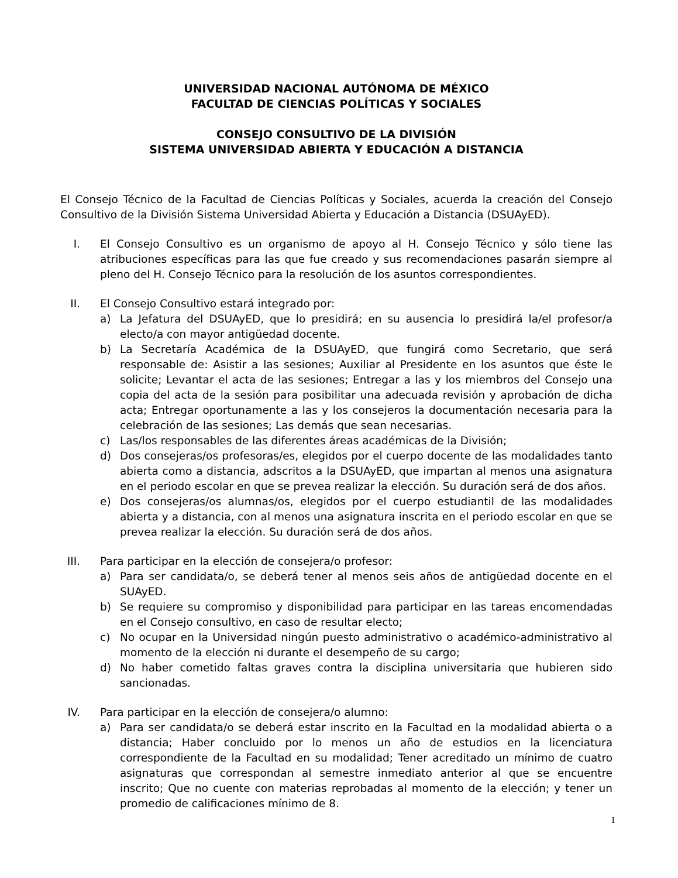UNIVERSIDAD NACIONAL AUTÓNOMA DE MÉXICO
FACULTAD DE CIENCIAS POLÍTICAS Y SOCIALES
CONSEJO CONSULTIVO DE LA DIVISIÓN
SISTEMA UNIVERSIDAD ABIERTA Y EDUCACIÓN A DISTANCIA
El Consejo Técnico de la Facultad de Ciencias Políticas y Sociales, acuerda la creación del Consejo Consultivo de la División Sistema Universidad Abierta y Educación a Distancia (DSUAyED).
I. El Consejo Consultivo es un organismo de apoyo al H. Consejo Técnico y sólo tiene las atribuciones específicas para las que fue creado y sus recomendaciones pasarán siempre al pleno del H. Consejo Técnico para la resolución de los asuntos correspondientes.
II. El Consejo Consultivo estará integrado por:
a) La Jefatura del DSUAyED, que lo presidirá; en su ausencia lo presidirá la/el profesor/a electo/a con mayor antigüedad docente.
b) La Secretaría Académica de la DSUAyED, que fungirá como Secretario, que será responsable de: Asistir a las sesiones; Auxiliar al Presidente en los asuntos que éste le solicite; Levantar el acta de las sesiones; Entregar a las y los miembros del Consejo una copia del acta de la sesión para posibilitar una adecuada revisión y aprobación de dicha acta; Entregar oportunamente a las y los consejeros la documentación necesaria para la celebración de las sesiones; Las demás que sean necesarias.
c) Las/los responsables de las diferentes áreas académicas de la División;
d) Dos consejeras/os profesoras/es, elegidos por el cuerpo docente de las modalidades tanto abierta como a distancia, adscritos a la DSUAyED, que impartan al menos una asignatura en el periodo escolar en que se prevea realizar la elección. Su duración será de dos años.
e) Dos consejeras/os alumnas/os, elegidos por el cuerpo estudiantil de las modalidades abierta y a distancia, con al menos una asignatura inscrita en el periodo escolar en que se prevea realizar la elección. Su duración será de dos años.
III.
Para participar en la elección de consejera/o profesor:
a) Para ser candidata/o, se deberá tener al menos seis años de antigüedad docente en el SUAyED.
b) Se requiere su compromiso y disponibilidad para participar en las tareas encomendadas en el Consejo consultivo, en caso de resultar electo;
c) No ocupar en la Universidad ningún puesto administrativo o académico-administrativo al momento de la elección ni durante el desempeño de su cargo;
d) No haber cometido faltas graves contra la disciplina universitaria que hubieren sido sancionadas.
IV. Para participar en la elección de consejera/o alumno:
a) Para ser candidata/o se deberá estar inscrito en la Facultad en la modalidad abierta o a distancia; Haber concluido por lo menos un año de estudios en la licenciatura correspondiente de la Facultad en su modalidad; Tener acreditado un mínimo de cuatro asignaturas que correspondan al semestre inmediato anterior al que se encuentre inscrito; Que no cuente con materias reprobadas al momento de la elección; y tener un promedio de calificaciones mínimo de 8.
1